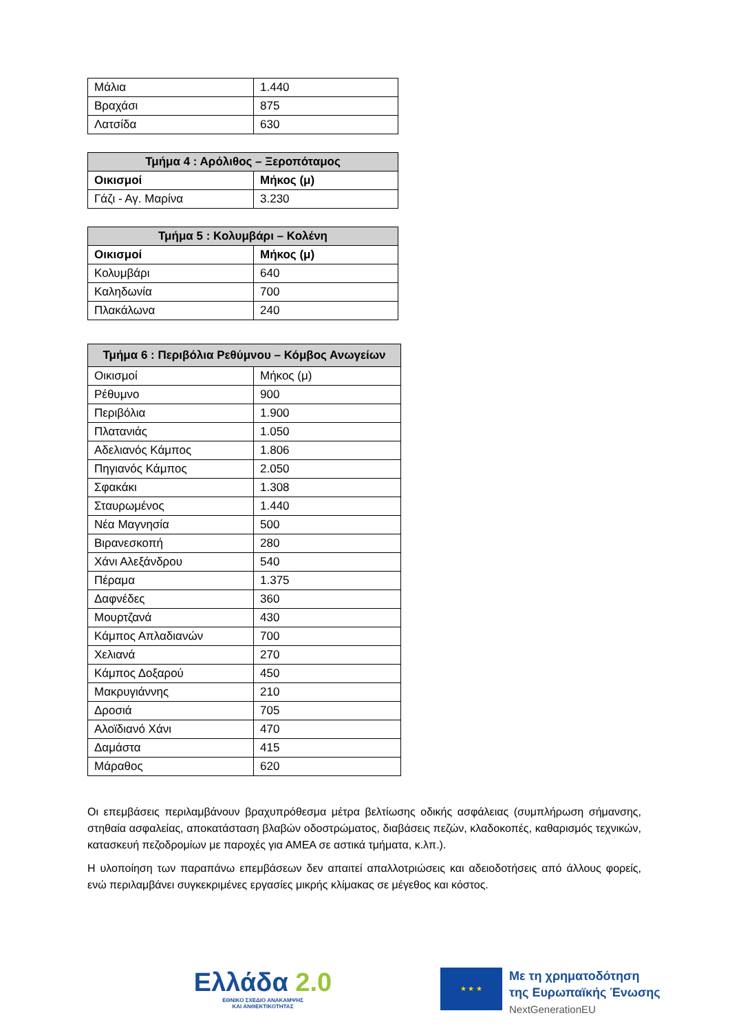| Μάλια | 1.440 |
| Βραχάσι | 875 |
| Λατσίδα | 630 |
| Τμήμα 4 : Αρόλιθος – Ξεροπόταμος | |
| --- | --- |
| Οικισμοί | Μήκος (μ) |
| Γάζι - Αγ. Μαρίνα | 3.230 |
| Τμήμα 5 : Κολυμβάρι – Κολένη | |
| --- | --- |
| Οικισμοί | Μήκος (μ) |
| Κολυμβάρι | 640 |
| Καληδωνία | 700 |
| Πλακάλωνα | 240 |
| Τμήμα 6 : Περιβόλια Ρεθύμνου – Κόμβος Ανωγείων | |
| --- | --- |
| Οικισμοί | Μήκος (μ) |
| Ρέθυμνο | 900 |
| Περιβόλια | 1.900 |
| Πλατανιάς | 1.050 |
| Αδελιανός Κάμπος | 1.806 |
| Πηγιανός Κάμπος | 2.050 |
| Σφακάκι | 1.308 |
| Σταυρωμένος | 1.440 |
| Νέα Μαγνησία | 500 |
| Βιρανεσκοπή | 280 |
| Χάνι Αλεξάνδρου | 540 |
| Πέραμα | 1.375 |
| Δαφνέδες | 360 |
| Μουρτζανά | 430 |
| Κάμπος Απλαδιανών | 700 |
| Χελιανά | 270 |
| Κάμπος Δοξαρού | 450 |
| Μακρυγιάννης | 210 |
| Δροσιά | 705 |
| Αλοϊδιανό Χάνι | 470 |
| Δαμάστα | 415 |
| Μάραθος | 620 |
Οι επεμβάσεις περιλαμβάνουν βραχυπρόθεσμα μέτρα βελτίωσης οδικής ασφάλειας (συμπλήρωση σήμανσης, στηθαία ασφαλείας, αποκατάσταση βλαβών οδοστρώματος, διαβάσεις πεζών, κλαδοκοπές, καθαρισμός τεχνικών, κατασκευή πεζοδρομίων με παροχές για ΑΜΕΑ σε αστικά τμήματα, κ.λπ.).
Η υλοποίηση των παραπάνω επεμβάσεων δεν απαιτεί απαλλοτριώσεις και αδειοδοτήσεις από άλλους φορείς, ενώ περιλαμβάνει συγκεκριμένες εργασίες μικρής κλίμακας σε μέγεθος και κόστος.
Ελλάδα 2.0
ΕΘΝΙΚΟ ΣΧΕΔΙΟ ΑΝΑΚΑΜΨΗΣ
ΚΑΙ ΑΝΘΕΚΤΙΚΟΤΗΤΑΣ
★ ★ ★
Με τη χρηματοδότηση
της Ευρωπαϊκής Ένωσης
NextGenerationEU